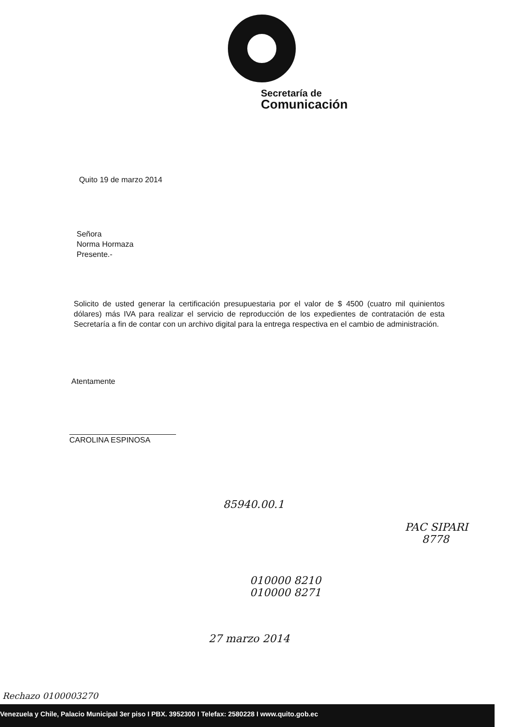Secretaría de
Comunicación
Quito 19 de marzo 2014
Señora
Norma Hormaza
Presente.-
Solicito de usted generar la certificación presupuestaria por el valor de $ 4500 (cuatro mil quinientos dólares) más IVA para realizar el servicio de reproducción de los expedientes de contratación de esta Secretaría a fin de contar con un archivo digital para la entrega respectiva en el cambio de administración.
Atentamente
CAROLINA ESPINOSA
85940.00.1
PAC SIPARI
8778
010000 8210
010000 8271
27 marzo 2014
Rechazo 0100003270
Venezuela y Chile, Palacio Municipal 3er piso I PBX. 3952300 I Telefax: 2580228 I www.quito.gob.ec